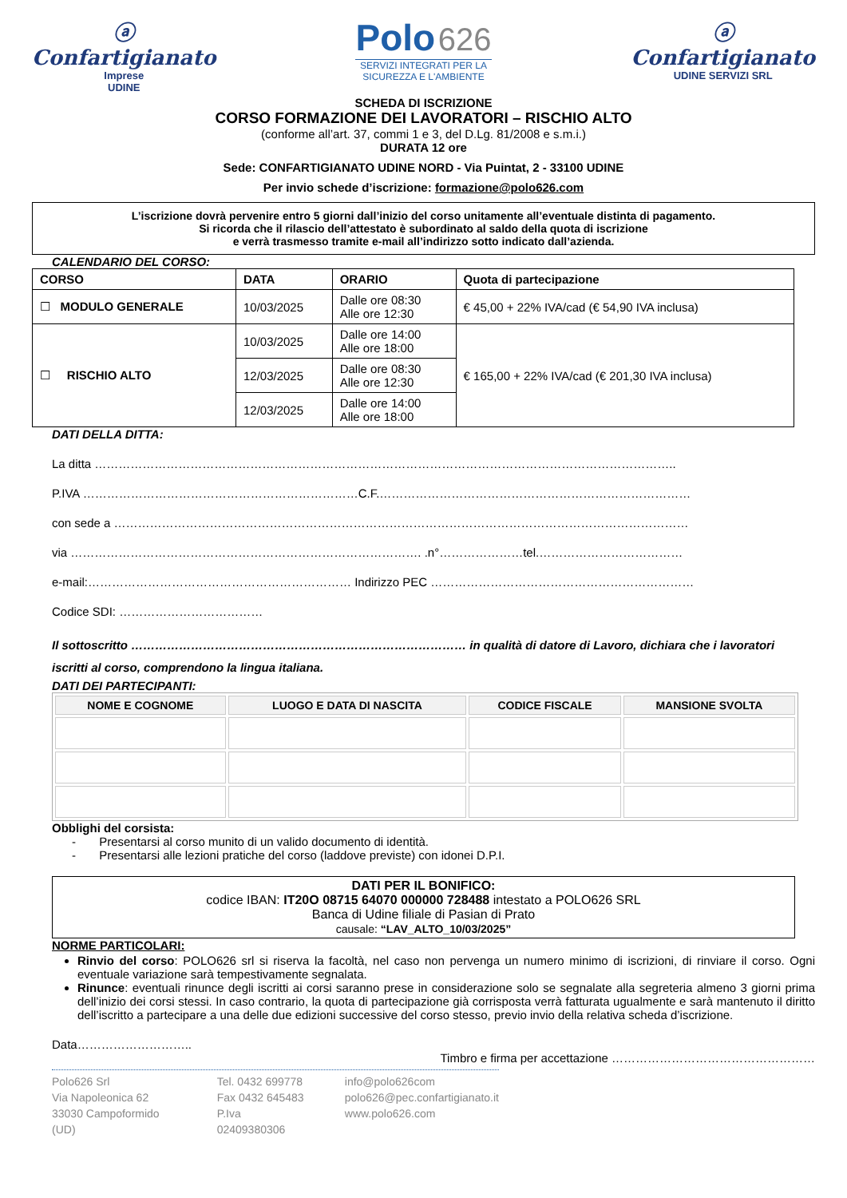ⓐ
Confartigianato
Imprese
UDINE
Polo 626
SERVIZI INTEGRATI PER LA
SICUREZZA E L'AMBIENTE
ⓐ
Confartigianato
UDINE SERVIZI SRL
SCHEDA DI ISCRIZIONE
CORSO FORMAZIONE DEI LAVORATORI – RISCHIO ALTO
(conforme all’art. 37, commi 1 e 3, del D.Lg. 81/2008 e s.m.i.)
DURATA 12 ore
Sede: CONFARTIGIANATO UDINE NORD - Via Puintat, 2 - 33100 UDINE
Per invio schede d’iscrizione: formazione@polo626.com
L’iscrizione dovrà pervenire entro 5 giorni dall’inizio del corso unitamente all’eventuale distinta di pagamento.
Si ricorda che il rilascio dell’attestato è subordinato al saldo della quota di iscrizione
e verrà trasmesso tramite e-mail all’indirizzo sotto indicato dall’azienda.
CALENDARIO DEL CORSO:
| CORSO | DATA | ORARIO | Quota di partecipazione |
| --- | --- | --- | --- |
| ☐ MODULO GENERALE | 10/03/2025 | Dalle ore 08:30 Alle ore 12:30 | € 45,00 + 22% IVA/cad (€ 54,90 IVA inclusa) |
| ☐ RISCHIO ALTO | 10/03/2025 | Dalle ore 14:00 Alle ore 18:00 | € 165,00 + 22% IVA/cad (€ 201,30 IVA inclusa) |
| | 12/03/2025 | Dalle ore 08:30 Alle ore 12:30 | |
| | 12/03/2025 | Dalle ore 14:00 Alle ore 18:00 | |
DATI DELLA DITTA:
La ditta ………………………………………………………………………………………………………………………………..
P.IVA ……………………………………………………………C.F.……………………………………………………………………
con sede a ………………………………………………………………………………………………………………………………
via ……………………………………………………………………………. .n°…………………tel.………………………………
e-mail:………………………………………………………… Indirizzo PEC …………………………………………………………
Codice SDI: ………………………………
Il sottoscritto ………………………………………………………………………… in qualità di datore di Lavoro, dichiara che i lavoratori iscritti al corso, comprendono la lingua italiana.
DATI DEI PARTECIPANTI:
| NOME E COGNOME | LUOGO E DATA DI NASCITA | CODICE FISCALE | MANSIONE SVOLTA |
| --- | --- | --- | --- |
Obblighi del corsista:
- Presentarsi al corso munito di un valido documento di identità.
- Presentarsi alle lezioni pratiche del corso (laddove previste) con idonei D.P.I.
DATI PER IL BONIFICO:
codice IBAN: IT20O 08715 64070 000000 728488 intestato a POLO626 SRL
Banca di Udine filiale di Pasian di Prato
causale: “LAV_ALTO_10/03/2025”
NORME PARTICOLARI:
Rinvio del corso: POLO626 srl si riserva la facoltà, nel caso non pervenga un numero minimo di iscrizioni, di rinviare il corso. Ogni eventuale variazione sarà tempestivamente segnalata.
Rinunce: eventuali rinunce degli iscritti ai corsi saranno prese in considerazione solo se segnalate alla segreteria almeno 3 giorni prima dell’inizio dei corsi stessi. In caso contrario, la quota di partecipazione già corrisposta verrà fatturata ugualmente e sarà mantenuto il diritto dell’iscritto a partecipare a una delle due edizioni successive del corso stesso, previo invio della relativa scheda d’iscrizione.
Data………………………..
Timbro e firma per accettazione ……………………………………………
Polo626 Srl
Via Napoleonica 62
33030 Campoformido (UD)
Tel. 0432 699778
Fax 0432 645483
P.Iva 02409380306
info@polo626com
polo626@pec.confartigianato.it
www.polo626.com